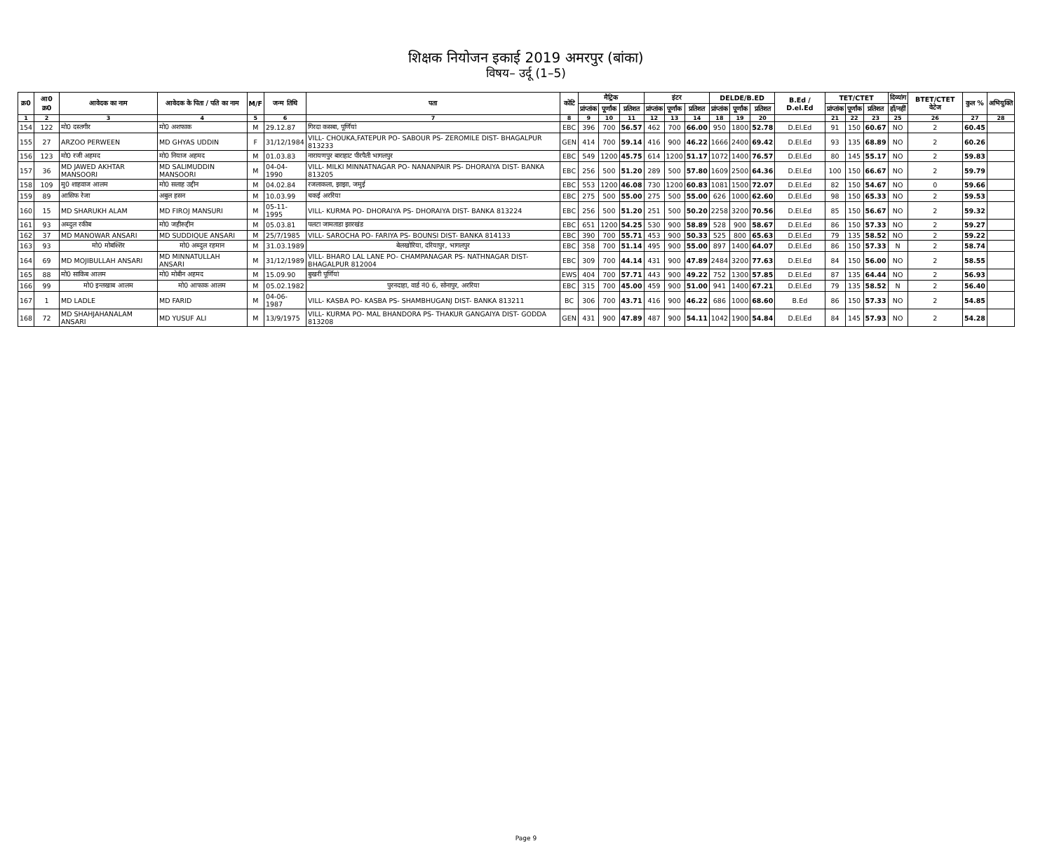शिक्षक नियोजन इकाई 2019 अमरपुर (बांका)
विषय– उर्दू (1–5)
| क्र0 | आ0 क्र0 | आवेदक का नाम | आवेदक के पिता / पति का नाम | M/F | जन्म तिथि | पता | कोटि | मैट्रिक | | | इंटर | | | DELDE/B.ED | | | B.Ed / D.el.Ed | TET/CTET | | | दिव्यांग | BTET/CTET वेटेज | कुल % | अभियुक्ति |
| --- | --- | --- | --- | --- | --- | --- | --- | --- | --- | --- | --- | --- | --- | --- | --- | --- | --- | --- | --- | --- | --- | --- | --- | --- |
| | | | | | | | | प्रांप्तांक | पूर्णांक | प्रतिशत | प्रांप्तांक | पूर्णांक | प्रतिशत | प्रांप्तांक | पूर्णांक | प्रतिशत | | प्रांप्तांक | पूर्णांक | प्रतिशत | हाँ/नहीं | | | |
| 1 | 2 | 3 | 4 | 5 | 6 | 7 | 8 | 9 | 10 | 11 | 12 | 13 | 14 | 18 | 19 | 20 | | 21 | 22 | 23 | 25 | 26 | 27 | 28 |
| 154 | 122 | मो0 दस्तगीर | मो0 अशफाक | M | 29.12.87 | गिरदा कसबा, पूर्णियां | EBC | 396 | 700 | 56.57 | 462 | 700 | 66.00 | 950 | 1800 | 52.78 | D.El.Ed | 91 | 150 | 60.67 | NO | 2 | 60.45 | |
| 155 | 27 | ARZOO PERWEEN | MD GHYAS UDDIN | F | 31/12/1984 | VILL- CHOUKA,FATEPUR PO- SABOUR PS- ZEROMILE DIST- BHAGALPUR 813233 | GEN | 414 | 700 | 59.14 | 416 | 900 | 46.22 | 1666 | 2400 | 69.42 | D.El.Ed | 93 | 135 | 68.89 | NO | 2 | 60.26 | |
| 156 | 123 | मो0 रजी अहमद | मो0 नियाज अहमद | M | 01.03.83 | नारायणपुर बाराहाट पीरपैती भागलपुर | EBC | 549 | 1200 | 45.75 | 614 | 1200 | 51.17 | 1072 | 1400 | 76.57 | D.El.Ed | 80 | 145 | 55.17 | NO | 2 | 59.83 | |
| 157 | 36 | MD JAWED AKHTAR MANSOORI | MD SALIMUDDIN MANSOORI | M | 04-04-1990 | VILL- MILKI MINNATNAGAR PO- NANANPAIR PS- DHORAIYA DIST- BANKA 813205 | EBC | 256 | 500 | 51.20 | 289 | 500 | 57.80 | 1609 | 2500 | 64.36 | D.El.Ed | 100 | 150 | 66.67 | NO | 2 | 59.79 | |
| 158 | 109 | मु0 शाहवाज आलम | मो0 सलाह उद्दीन | M | 04.02.84 | रजलाकला, झाझा, जमुई | EBC | 553 | 1200 | 46.08 | 730 | 1200 | 60.83 | 1081 | 1500 | 72.07 | D.El.Ed | 82 | 150 | 54.67 | NO | 0 | 59.66 | |
| 159 | 89 | आसिफ रेजा | अबुल हसन | M | 10.03.99 | चकई अररिया | EBC | 275 | 500 | 55.00 | 275 | 500 | 55.00 | 626 | 1000 | 62.60 | D.El.Ed | 98 | 150 | 65.33 | NO | 2 | 59.53 | |
| 160 | 15 | MD SHARUKH ALAM | MD FIROJ MANSURI | M | 05-11-1995 | VILL- KURMA PO- DHORAIYA PS- DHORAIYA DIST- BANKA 813224 | EBC | 256 | 500 | 51.20 | 251 | 500 | 50.20 | 2258 | 3200 | 70.56 | D.El.Ed | 85 | 150 | 56.67 | NO | 2 | 59.32 | |
| 161 | 93 | अब्दुल रकीब | मो0 जहीरुद्दीन | M | 05.03.81 | पलटा जामताडा झारखंड | EBC | 651 | 1200 | 54.25 | 530 | 900 | 58.89 | 528 | 900 | 58.67 | D.El.Ed | 86 | 150 | 57.33 | NO | 2 | 59.27 | |
| 162 | 37 | MD MANOWAR ANSARI | MD SUDDIQUE ANSARI | M | 25/7/1985 | VILL- SAROCHA PO- FARIYA PS- BOUNSI DIST- BANKA 814133 | EBC | 390 | 700 | 55.71 | 453 | 900 | 50.33 | 525 | 800 | 65.63 | D.El.Ed | 79 | 135 | 58.52 | NO | 2 | 59.22 | |
| 163 | 93 | मो0 मोबश्शिर | मो0 अब्दुल रहमान | M | 31.03.1989 | बेलखोरिया, दरियापुर, भागलपुर | EBC | 358 | 700 | 51.14 | 495 | 900 | 55.00 | 897 | 1400 | 64.07 | D.El.Ed | 86 | 150 | 57.33 | N | 2 | 58.74 | |
| 164 | 69 | MD MOJIBULLAH ANSARI | MD MINNATULLAH ANSARI | M | 31/12/1989 | VILL- BHARO LAL LANE PO- CHAMPANAGAR PS- NATHNAGAR DIST- BHAGALPUR 812004 | EBC | 309 | 700 | 44.14 | 431 | 900 | 47.89 | 2484 | 3200 | 77.63 | D.El.Ed | 84 | 150 | 56.00 | NO | 2 | 58.55 | |
| 165 | 88 | मो0 साकिब आलम | मो0 मोबीन अहमद | M | 15.09.90 | बुखरी पूर्णियां | EWS | 404 | 700 | 57.71 | 443 | 900 | 49.22 | 752 | 1300 | 57.85 | D.El.Ed | 87 | 135 | 64.44 | NO | 2 | 56.93 | |
| 166 | 99 | मो0 इन्तखाब आलम | मो0 आफाक आलम | M | 05.02.1982 | पुरनदाहा, वार्ड नं0 6, सोनापुर, अररिया | EBC | 315 | 700 | 45.00 | 459 | 900 | 51.00 | 941 | 1400 | 67.21 | D.El.Ed | 79 | 135 | 58.52 | N | 2 | 56.40 | |
| 167 | 1 | MD LADLE | MD FARID | M | 04-06-1987 | VILL- KASBA PO- KASBA PS- SHAMBHUGANJ DIST- BANKA 813211 | BC | 306 | 700 | 43.71 | 416 | 900 | 46.22 | 686 | 1000 | 68.60 | B.Ed | 86 | 150 | 57.33 | NO | 2 | 54.85 | |
| 168 | 72 | MD SHAHJAHANALAM ANSARI | MD YUSUF ALI | M | 13/9/1975 | VILL- KURMA PO- MAL BHANDORA PS- THAKUR GANGAIYA DIST- GODDA 813208 | GEN | 431 | 900 | 47.89 | 487 | 900 | 54.11 | 1042 | 1900 | 54.84 | D.El.Ed | 84 | 145 | 57.93 | NO | 2 | 54.28 | |
Page 9